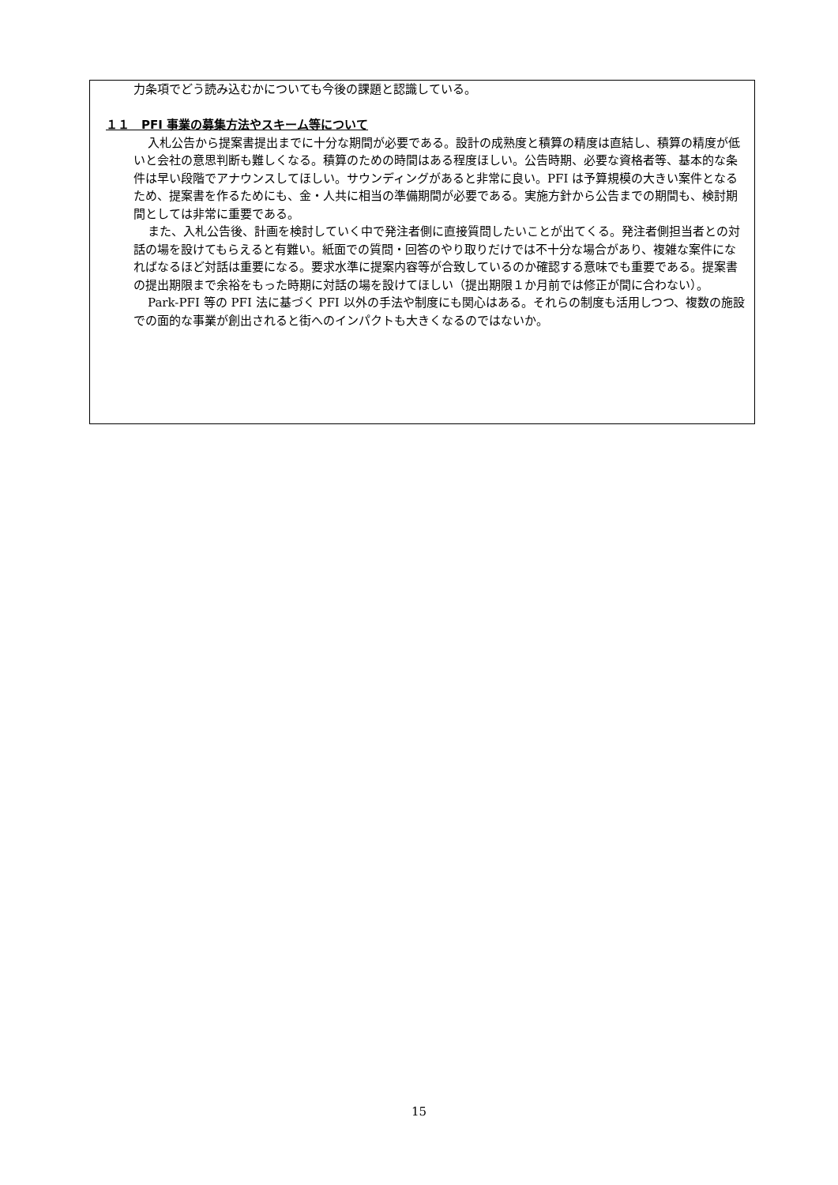力条項でどう読み込むかについても今後の課題と認識している。
１１　PFI 事業の募集方法やスキーム等について
入札公告から提案書提出までに十分な期間が必要である。設計の成熟度と積算の精度は直結し、積算の精度が低いと会社の意思判断も難しくなる。積算のための時間はある程度ほしい。公告時期、必要な資格者等、基本的な条件は早い段階でアナウンスしてほしい。サウンディングがあると非常に良い。PFI は予算規模の大きい案件となるため、提案書を作るためにも、金・人共に相当の準備期間が必要である。実施方針から公告までの期間も、検討期間としては非常に重要である。
また、入札公告後、計画を検討していく中で発注者側に直接質問したいことが出てくる。発注者側担当者との対話の場を設けてもらえると有難い。紙面での質問・回答のやり取りだけでは不十分な場合があり、複雑な案件になればなるほど対話は重要になる。要求水準に提案内容等が合致しているのか確認する意味でも重要である。提案書の提出期限まで余裕をもった時期に対話の場を設けてほしい（提出期限１か月前では修正が間に合わない）。
Park-PFI 等の PFI 法に基づく PFI 以外の手法や制度にも関心はある。それらの制度も活用しつつ、複数の施設での面的な事業が創出されると街へのインパクトも大きくなるのではないか。
15